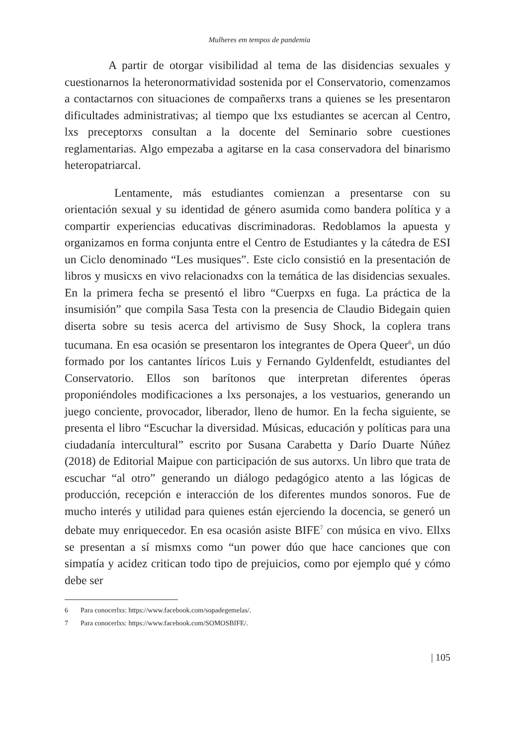Mulheres em tempos de pandemia
A partir de otorgar visibilidad al tema de las disidencias sexuales y cuestionarnos la heteronormatividad sostenida por el Conservatorio, comenzamos a contactarnos con situaciones de compañerxs trans a quienes se les presentaron dificultades administrativas; al tiempo que lxs estudiantes se acercan al Centro, lxs preceptorxs consultan a la docente del Seminario sobre cuestiones reglamentarias. Algo empezaba a agitarse en la casa conservadora del binarismo heteropatriarcal.
Lentamente, más estudiantes comienzan a presentarse con su orientación sexual y su identidad de género asumida como bandera política y a compartir experiencias educativas discriminadoras. Redoblamos la apuesta y organizamos en forma conjunta entre el Centro de Estudiantes y la cátedra de ESI un Ciclo denominado “Les musiques”. Este ciclo consistió en la presentación de libros y musicxs en vivo relacionadxs con la temática de las disidencias sexuales. En la primera fecha se presentó el libro “Cuerpxs en fuga. La práctica de la insumisión” que compila Sasa Testa con la presencia de Claudio Bidegain quien diserta sobre su tesis acerca del artivismo de Susy Shock, la coplera trans tucumana. En esa ocasión se presentaron los integrantes de Opera Queer<sup>6</sup>, un dúo formado por los cantantes líricos Luis y Fernando Gyldenfeldt, estudiantes del Conservatorio. Ellos son barítonos que interpretan diferentes óperas proponiéndoles modificaciones a lxs personajes, a los vestuarios, generando un juego conciente, provocador, liberador, lleno de humor. En la fecha siguiente, se presenta el libro “Escuchar la diversidad. Músicas, educación y políticas para una ciudadanía intercultural” escrito por Susana Carabetta y Darío Duarte Núñez (2018) de Editorial Maipue con participación de sus autorxs. Un libro que trata de escuchar “al otro” generando un diálogo pedagógico atento a las lógicas de producción, recepción e interacción de los diferentes mundos sonoros. Fue de mucho interés y utilidad para quienes están ejerciendo la docencia, se generó un debate muy enriquecedor. En esa ocasión asiste BIFE<sup>7</sup> con música en vivo. Ellxs se presentan a sí mismxs como “un power dúo que hace canciones que con simpatía y acidez critican todo tipo de prejuicios, como por ejemplo qué y cómo debe ser
6 Para conocerlxs: https://www.facebook.com/sopadegemelas/.
7 Para conocerlxs: https://www.facebook.com/SOMOSBIFE/.
| 105